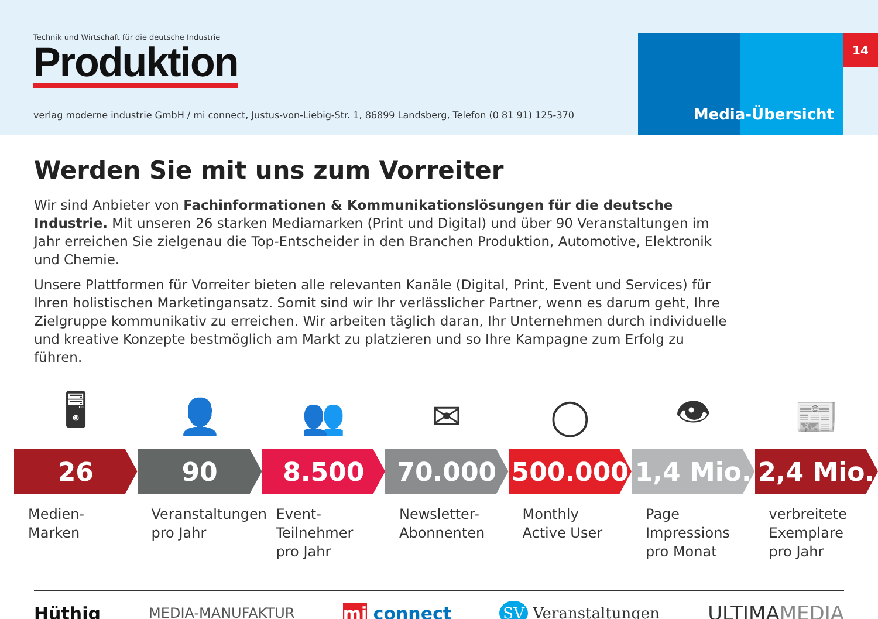Technik und Wirtschaft für die deutsche Industrie
Produktion
verlag moderne industrie GmbH / mi connect, Justus-von-Liebig-Str. 1, 86899 Landsberg, Telefon (0 81 91) 125-370
Media-Übersicht
14
Werden Sie mit uns zum Vorreiter
Wir sind Anbieter von Fachinformationen & Kommunikationslösungen für die deutsche Industrie. Mit unseren 26 starken Mediamarken (Print und Digital) und über 90 Veranstaltungen im Jahr erreichen Sie zielgenau die Top-Entscheider in den Branchen Produktion, Automotive, Elektronik und Chemie.
Unsere Plattformen für Vorreiter bieten alle relevanten Kanäle (Digital, Print, Event und Services) für Ihren holistischen Marketingansatz. Somit sind wir Ihr verlässlicher Partner, wenn es darum geht, Ihre Zielgruppe kommunikativ zu erreichen. Wir arbeiten täglich daran, Ihr Unternehmen durch individuelle und kreative Konzepte bestmöglich am Markt zu platzieren und so Ihre Kampagne zum Erfolg zu führen.
🖥
26
Medien-
Marken
👤
90
Veranstaltungen
pro Jahr
👥
8.500
Event-
Teilnehmer
pro Jahr
✉
70.000
Newsletter-
Abonnenten
◯
500.000
Monthly
Active User
👁
1,4 Mio.
Page
Impressions
pro Monat
📰
2,4 Mio.
verbreitete
Exemplare
pro Jahr
Hüthig MEDIA-MANUFAKTUR mi connect SV Veranstaltungen ULTIMAMEDIA